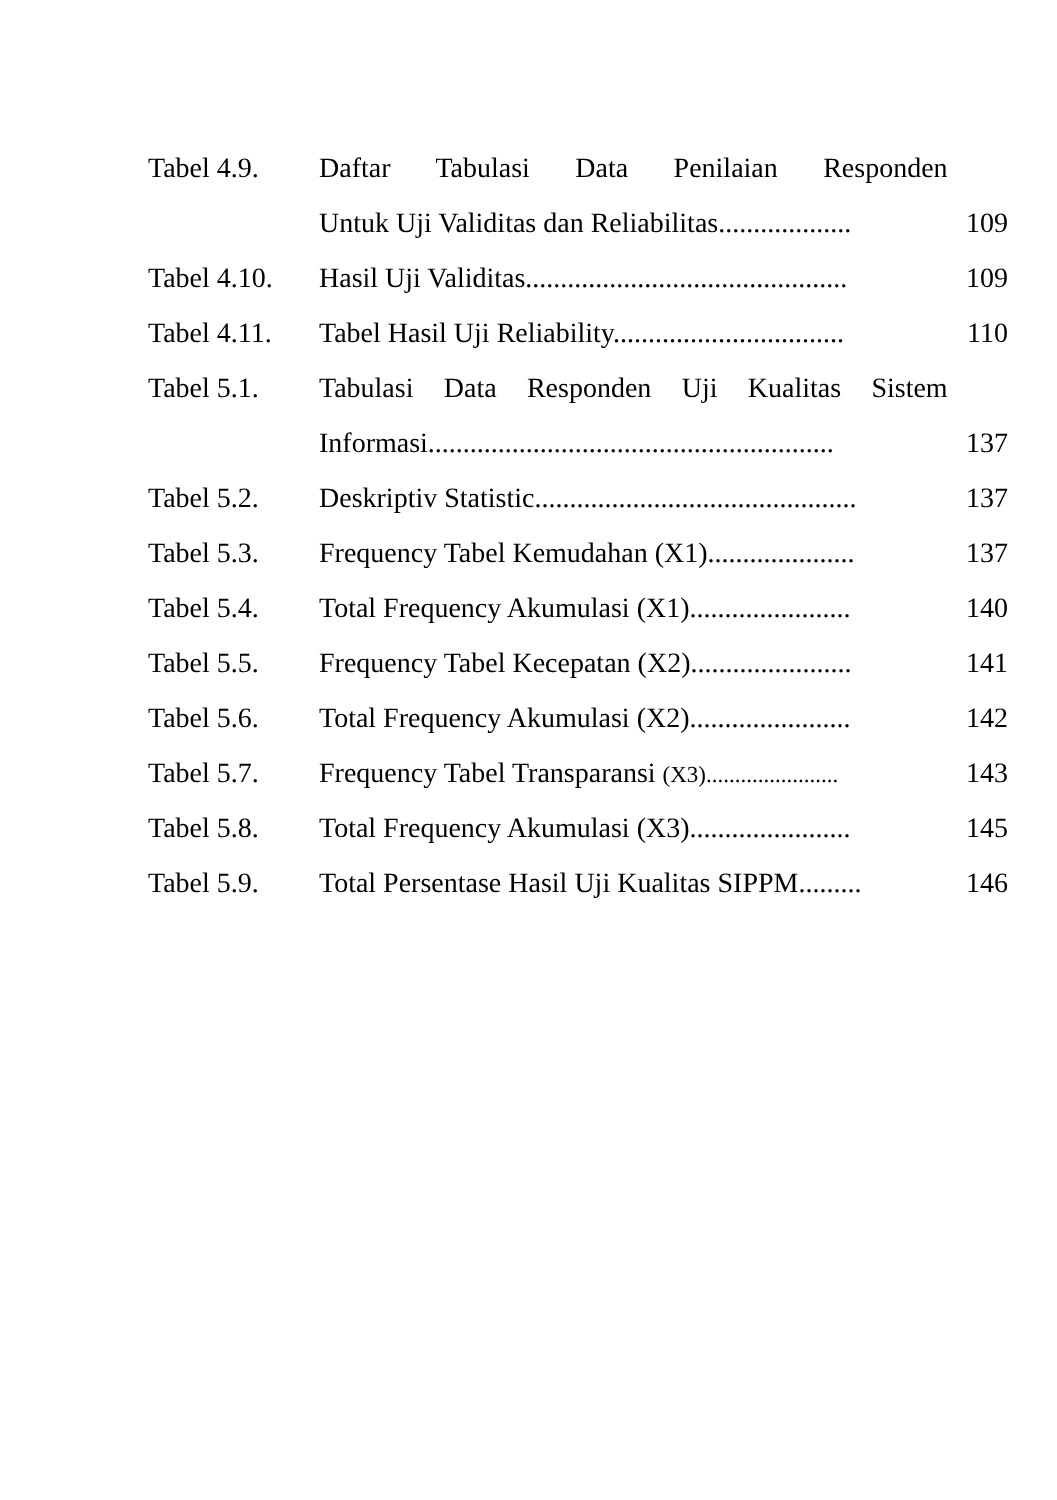| Tabel 4.9. | Daftar Tabulasi Data Penilaian Responden | |
| | Untuk Uji Validitas dan Reliabilitas................... | 109 |
| Tabel 4.10. | Hasil Uji Validitas.............................................. | 109 |
| Tabel 4.11. | Tabel Hasil Uji Reliability................................. | 110 |
| Tabel 5.1. | Tabulasi Data Responden Uji Kualitas Sistem | |
| | Informasi.......................................................... | 137 |
| Tabel 5.2. | Deskriptiv Statistic.............................................. | 137 |
| Tabel 5.3. | Frequency Tabel Kemudahan (X1)..................... | 137 |
| Tabel 5.4. | Total Frequency Akumulasi (X1)....................... | 140 |
| Tabel 5.5. | Frequency Tabel Kecepatan (X2)....................... | 141 |
| Tabel 5.6. | Total Frequency Akumulasi (X2)....................... | 142 |
| Tabel 5.7. | Frequency Tabel Transparansi (X3)....................... | 143 |
| Tabel 5.8. | Total Frequency Akumulasi (X3)....................... | 145 |
| Tabel 5.9. | Total Persentase Hasil Uji Kualitas SIPPM......... | 146 |